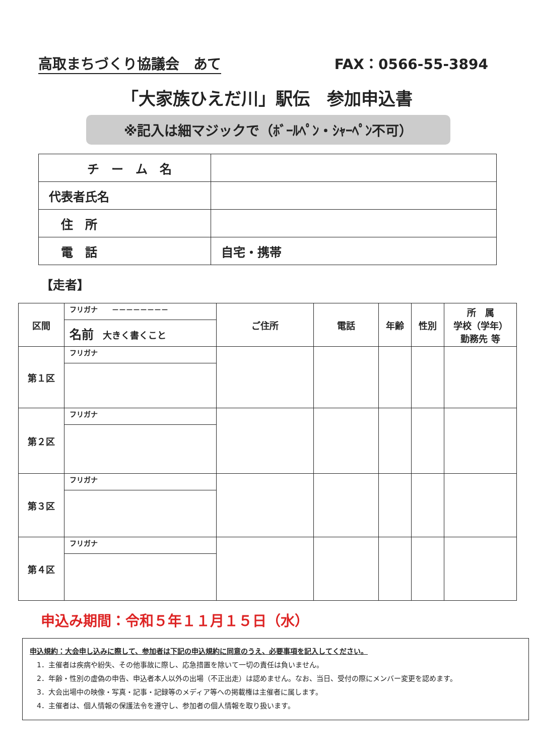高取まちづくり協議会　あて FAX：0566-55-3894
「大家族ひえだ川」駅伝　参加申込書
※記入は細マジックで（ﾎﾞｰﾙﾍﾟﾝ・ｼｬｰﾍﾟﾝ不可）
| チ ー ム 名 | |
| 代表者氏名 | |
| 住 所 | |
| 電 話 | 自宅・携帯 |
【走者】
| 区間 | フリガナ －－－－－－－－ | ご住所 | 電話 | 年齢 | 性別 | 所 属 学校（学年） 勤務先 等 |
| | 名前 大きく書くこと | | | | | |
| 第１区 | フリガナ | | | | | |
| 第２区 | フリガナ | | | | | |
| 第３区 | フリガナ | | | | | |
| 第４区 | フリガナ | | | | | |
申込み期間：令和５年１１月１５日（水）
申込規約：大会申し込みに際して、参加者は下記の申込規約に同意のうえ、必要事項を記入してください。
　1．主催者は疾病や紛失、その他事故に際し、応急措置を除いて一切の責任は負いません。
　2．年齢・性別の虚偽の申告、申込者本人以外の出場（不正出走）は認めません。なお、当日、受付の際にメンバー変更を認めます。
　3．大会出場中の映像・写真・記事・記録等のメディア等への掲載権は主催者に属します。
　4．主催者は、個人情報の保護法令を遵守し、参加者の個人情報を取り扱います。